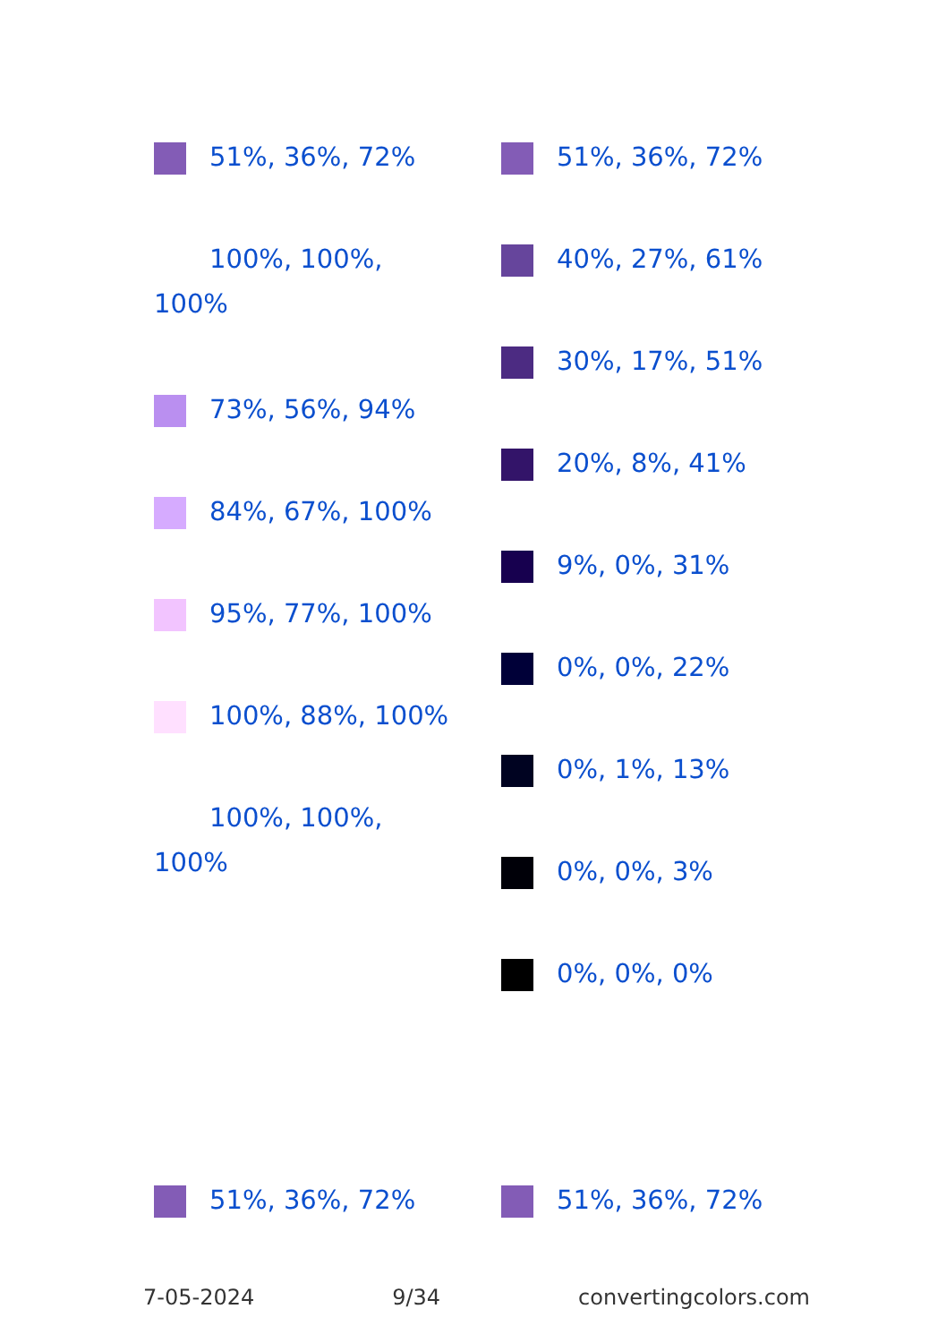51%, 36%, 72%
100%, 100%,
100%
73%, 56%, 94%
84%, 67%, 100%
95%, 77%, 100%
100%, 88%, 100%
100%, 100%,
100%
51%, 36%, 72%
40%, 27%, 61%
30%, 17%, 51%
20%, 8%, 41%
9%, 0%, 31%
0%, 0%, 22%
0%, 1%, 13%
0%, 0%, 3%
0%, 0%, 0%
51%, 36%, 72% 51%, 36%, 72%
7-05-2024 9/34 convertingcolors.com